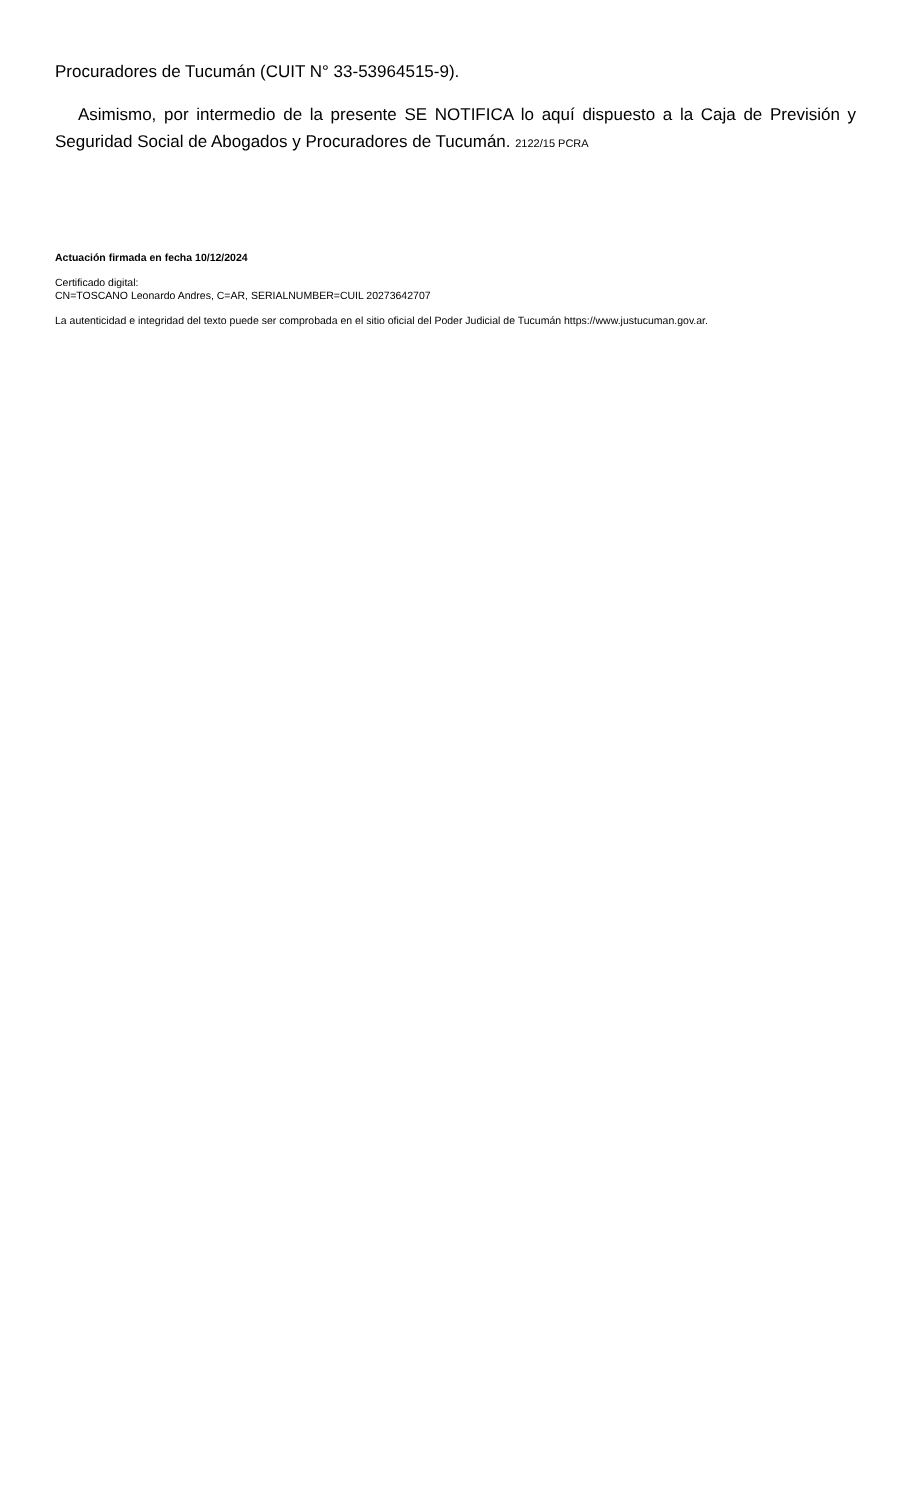Procuradores de Tucumán (CUIT N° 33-53964515-9).
Asimismo, por intermedio de la presente SE NOTIFICA lo aquí dispuesto a la Caja de Previsión y Seguridad Social de Abogados y Procuradores de Tucumán. 2122/15 PCRA
Actuación firmada en fecha 10/12/2024
Certificado digital:
CN=TOSCANO Leonardo Andres, C=AR, SERIALNUMBER=CUIL 20273642707
La autenticidad e integridad del texto puede ser comprobada en el sitio oficial del Poder Judicial de Tucumán https://www.justucuman.gov.ar.